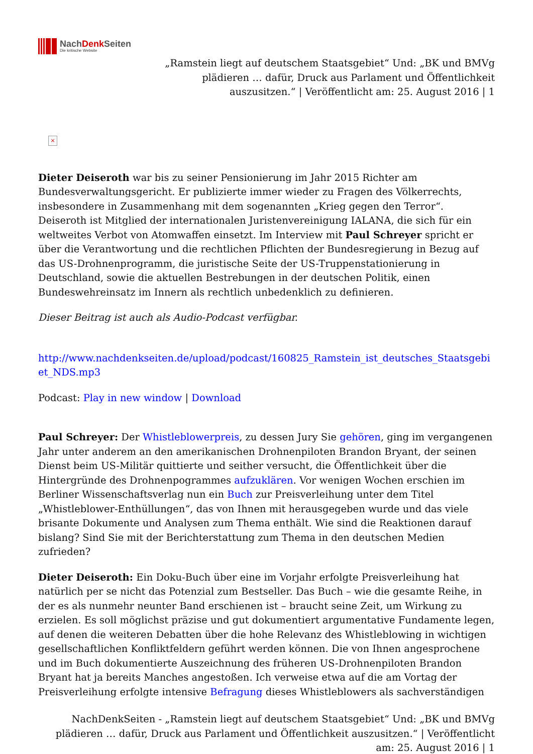NachDenk Seiten
Die kritische Website
„Ramstein liegt auf deutschem Staatsgebiet“ Und: „BK und BMVg plädieren … dafür, Druck aus Parlament und Öffentlichkeit auszusitzen.“ | Veröffentlicht am: 25. August 2016 | 1
×
Dieter Deiseroth war bis zu seiner Pensionierung im Jahr 2015 Richter am Bundesverwaltungsgericht. Er publizierte immer wieder zu Fragen des Völkerrechts, insbesondere in Zusammenhang mit dem sogenannten „Krieg gegen den Terror“. Deiseroth ist Mitglied der internationalen Juristenvereinigung IALANA, die sich für ein weltweites Verbot von Atomwaffen einsetzt. Im Interview mit Paul Schreyer spricht er über die Verantwortung und die rechtlichen Pflichten der Bundesregierung in Bezug auf das US-Drohnenprogramm, die juristische Seite der US-Truppenstationierung in Deutschland, sowie die aktuellen Bestrebungen in der deutschen Politik, einen Bundeswehreinsatz im Innern als rechtlich unbedenklich zu definieren.
Dieser Beitrag ist auch als Audio-Podcast verfügbar.
http://www.nachdenkseiten.de/upload/podcast/160825_Ramstein_ist_deutsches_Staatsgebiet_NDS.mp3
Podcast: Play in new window | Download
Paul Schreyer: Der Whistleblowerpreis, zu dessen Jury Sie gehören, ging im vergangenen Jahr unter anderem an den amerikanischen Drohnenpiloten Brandon Bryant, der seinen Dienst beim US-Militär quittierte und seither versucht, die Öffentlichkeit über die Hintergründe des Drohnenpogrammes aufzuklären. Vor wenigen Wochen erschien im Berliner Wissenschaftsverlag nun ein Buch zur Preisverleihung unter dem Titel „Whistleblower-Enthüllungen“, das von Ihnen mit herausgegeben wurde und das viele brisante Dokumente und Analysen zum Thema enthält. Wie sind die Reaktionen darauf bislang? Sind Sie mit der Berichterstattung zum Thema in den deutschen Medien zufrieden?
Dieter Deiseroth: Ein Doku-Buch über eine im Vorjahr erfolgte Preisverleihung hat natürlich per se nicht das Potenzial zum Bestseller. Das Buch – wie die gesamte Reihe, in der es als nunmehr neunter Band erschienen ist – braucht seine Zeit, um Wirkung zu erzielen. Es soll möglichst präzise und gut dokumentiert argumentative Fundamente legen, auf denen die weiteren Debatten über die hohe Relevanz des Whistleblowing in wichtigen gesellschaftlichen Konfliktfeldern geführt werden können. Die von Ihnen angesprochene und im Buch dokumentierte Auszeichnung des früheren US-Drohnenpiloten Brandon Bryant hat ja bereits Manches angestoßen. Ich verweise etwa auf die am Vortag der Preisverleihung erfolgte intensive Befragung dieses Whistleblowers als sachverständigen
NachDenkSeiten - „Ramstein liegt auf deutschem Staatsgebiet“ Und: „BK und BMVg plädieren … dafür, Druck aus Parlament und Öffentlichkeit auszusitzen.“ | Veröffentlicht am: 25. August 2016 | 1